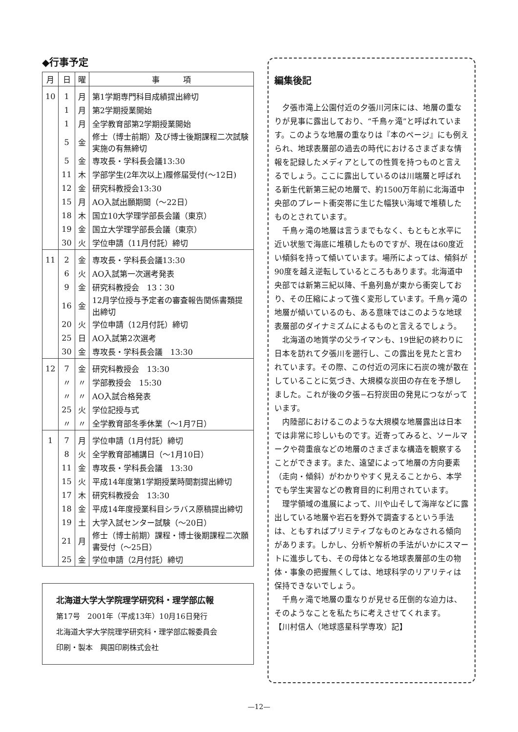◆行事予定
| 月 | 日 | 曜 | 事 項 |
| --- | --- | --- | --- |
| 10 | 1 | 月 | 第1学期専門科目成績提出締切 |
| | 1 | 月 | 第2学期授業開始 |
| | 1 | 月 | 全学教育部第2学期授業開始 |
| | 5 | 金 | 修士（博士前期）及び博士後期課程二次試験実施の有無締切 |
| | 5 | 金 | 専攻長・学科長会議13:30 |
| | 11 | 木 | 学部学生(2年次以上)履修届受付(〜12日) |
| | 12 | 金 | 研究科教授会13:30 |
| | 15 | 月 | AO入試出願期間（〜22日） |
| | 18 | 木 | 国立10大学理学部長会議（東京） |
| | 19 | 金 | 国立大学理学部長会議（東京） |
| | 30 | 火 | 学位申請（11月付託）締切 |
| 11 | 2 | 金 | 専攻長・学科長会議13:30 |
| | 6 | 火 | AO入試第一次選考発表 |
| | 9 | 金 | 研究科教授会 13：30 |
| | 16 | 金 | 12月学位授与予定者の審査報告関係書類提出締切 |
| | 20 | 火 | 学位申請（12月付託）締切 |
| | 25 | 日 | AO入試第2次選考 |
| | 30 | 金 | 専攻長・学科長会議 13:30 |
| 12 | 7 | 金 | 研究科教授会 13:30 |
| | 〃 | 〃 | 学部教授会 15:30 |
| | 〃 | 〃 | AO入試合格発表 |
| | 25 | 火 | 学位記授与式 |
| | 〃 | 〃 | 全学教育部冬季休業（〜1月7日） |
| 1 | 7 | 月 | 学位申請（1月付託）締切 |
| | 8 | 火 | 全学教育部補講日（〜1月10日） |
| | 11 | 金 | 専攻長・学科長会議 13:30 |
| | 15 | 火 | 平成14年度第1学期授業時間割提出締切 |
| | 17 | 木 | 研究科教授会 13:30 |
| | 18 | 金 | 平成14年度授業科目シラバス原稿提出締切 |
| | 19 | 土 | 大学入試センター試験（〜20日） |
| | 21 | 月 | 修士（博士前期）課程・博士後期課程二次願書受付（〜25日） |
| | 25 | 金 | 学位申請（2月付託）締切 |
北海道大学大学院理学研究科・理学部広報
第17号　2001年（平成13年）10月16日発行
北海道大学大学院理学研究科・理学部広報委員会
印刷・製本　興国印刷株式会社
編集後記
夕張市滝上公園付近の夕張川河床には、地層の重なりが見事に露出しており、“千鳥ヶ滝”と呼ばれています。このような地層の重なりは『本のページ』にも例えられ、地球表層部の過去の時代におけるさまざまな情報を記録したメディアとしての性質を持つものと言えるでしょう。ここに露出しているのは川端層と呼ばれる新生代新第三紀の地層で、約1500万年前に北海道中央部のプレート衝突帯に生じた幅狭い海域で堆積したものとされています。
千鳥ヶ滝の地層は言うまでもなく、もともと水平に近い状態で海底に堆積したものですが、現在は60度近い傾斜を持って傾いています。場所によっては、傾斜が90度を越え逆転しているところもあります。北海道中央部では新第三紀以降、千島列島が東から衝突しており、その圧縮によって強く変形しています。千鳥ヶ滝の地層が傾いているのも、ある意味ではこのような地球表層部のダイナミズムによるものと言えるでしょう。
北海道の地質学の父ライマンも、19世紀の終わりに日本を訪れて夕張川を遡行し、この露出を見たと言われています。その際、この付近の河床に石炭の塊が散在していることに気づき、大規模な炭田の存在を予想しました。これが後の夕張−石狩炭田の発見につながっています。
内陸部におけるこのような大規模な地層露出は日本では非常に珍しいものです。近寄ってみると、ソールマークや荷重痕などの地層のさまざまな構造を観察することができます。また、遠望によって地層の方向要素（走向・傾斜）がわかりやすく見えることから、本学でも学生実習などの教育目的に利用されています。
理学領域の進展によって、川や山そして海岸などに露出している地層や岩石を野外で調査するという手法は、ともすればプリミティブなものとみなされる傾向があります。しかし、分析や解析の手法がいかにスマートに進歩しても、その母体となる地球表層部の生の物体・事象の把握無くしては、地球科学のリアリティは保持できないでしょう。
千鳥ヶ滝で地層の重なりが見せる圧倒的な迫力は、そのようなことを私たちに考えさせてくれます。
【川村信人（地球惑星科学専攻）記】
—12—